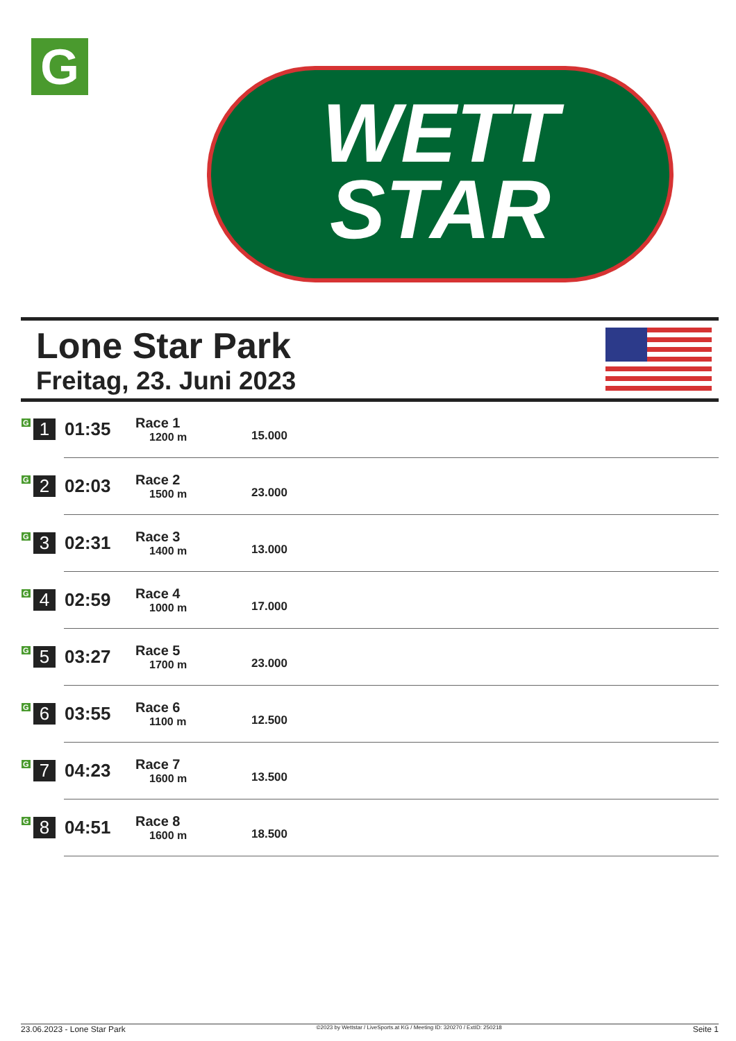G
WETT
STAR
Lone Star Park
Freitag, 23. Juni 2023
| G 1 | 01:35 | Race 1 1200 m | 15.000 |
| G 2 | 02:03 | Race 2 1500 m | 23.000 |
| G 3 | 02:31 | Race 3 1400 m | 13.000 |
| G 4 | 02:59 | Race 4 1000 m | 17.000 |
| G 5 | 03:27 | Race 5 1700 m | 23.000 |
| G 6 | 03:55 | Race 6 1100 m | 12.500 |
| G 7 | 04:23 | Race 7 1600 m | 13.500 |
| G 8 | 04:51 | Race 8 1600 m | 18.500 |
23.06.2023 - Lone Star Park ©2023 by Wettstar / LiveSports.at KG / Meeting ID: 320270 / ExtID: 250218 Seite 1